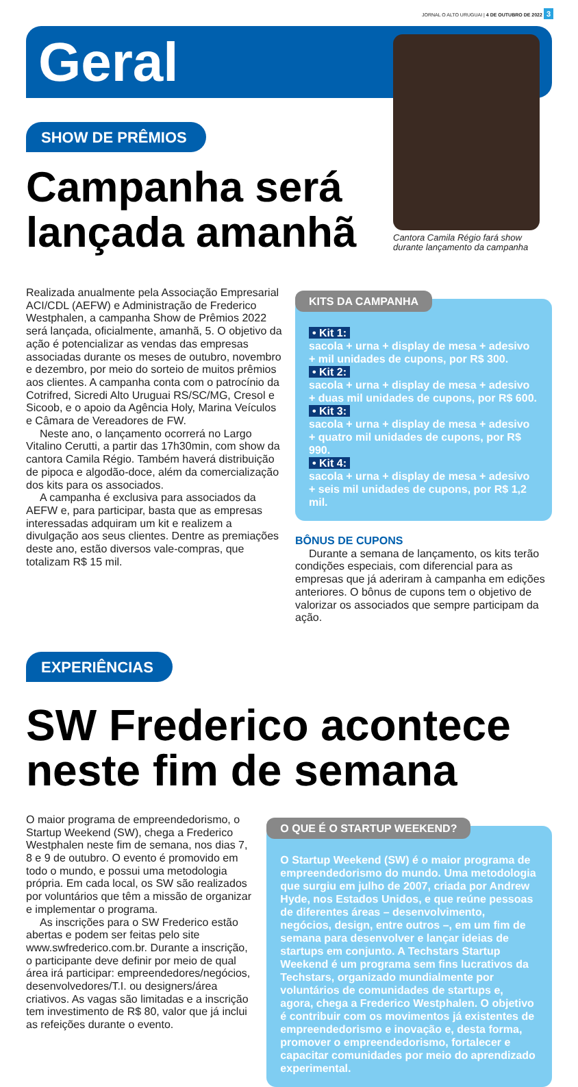JORNAL O ALTO URUGUAI | 4 DE OUTUBRO DE 2022 3
Geral
Cantora Camila Régio fará show durante lançamento da campanha
SHOW DE PRÊMIOS
Campanha será lançada amanhã
Realizada anualmente pela Associação Empresarial ACI/CDL (AEFW) e Administração de Frederico Westphalen, a campanha Show de Prêmios 2022 será lançada, oficialmente, amanhã, 5. O objetivo da ação é potencializar as vendas das empresas associadas durante os meses de outubro, novembro e dezembro, por meio do sorteio de muitos prêmios aos clientes. A campanha conta com o patrocínio da Cotrifred, Sicredi Alto Uruguai RS/SC/MG, Cresol e Sicoob, e o apoio da Agência Holy, Marina Veículos e Câmara de Vereadores de FW.
Neste ano, o lançamento ocorrerá no Largo Vitalino Cerutti, a partir das 17h30min, com show da cantora Camila Régio. Também haverá distribuição de pipoca e algodão-doce, além da comercialização dos kits para os associados.
A campanha é exclusiva para associados da AEFW e, para participar, basta que as empresas interessadas adquiram um kit e realizem a divulgação aos seus clientes. Dentre as premiações deste ano, estão diversos vale-compras, que totalizam R$ 15 mil.
KITS DA CAMPANHA
• Kit 1:
sacola + urna + display de mesa + adesivo + mil unidades de cupons, por R$ 300.
• Kit 2:
sacola + urna + display de mesa + adesivo + duas mil unidades de cupons, por R$ 600.
• Kit 3:
sacola + urna + display de mesa + adesivo + quatro mil unidades de cupons, por R$ 990.
• Kit 4:
sacola + urna + display de mesa + adesivo + seis mil unidades de cupons, por R$ 1,2 mil.
BÔNUS DE CUPONS
Durante a semana de lançamento, os kits terão condições especiais, com diferencial para as empresas que já aderiram à campanha em edições anteriores. O bônus de cupons tem o objetivo de valorizar os associados que sempre participam da ação.
EXPERIÊNCIAS
SW Frederico acontece neste fim de semana
O maior programa de empreendedorismo, o Startup Weekend (SW), chega a Frederico Westphalen neste fim de semana, nos dias 7, 8 e 9 de outubro. O evento é promovido em todo o mundo, e possui uma metodologia própria. Em cada local, os SW são realizados por voluntários que têm a missão de organizar e implementar o programa.
As inscrições para o SW Frederico estão abertas e podem ser feitas pelo site www.swfrederico.com.br. Durante a inscrição, o participante deve definir por meio de qual área irá participar: empreendedores/negócios, desenvolvedores/T.I. ou designers/área criativos. As vagas são limitadas e a inscrição tem investimento de R$ 80, valor que já inclui as refeições durante o evento.
O QUE É O STARTUP WEEKEND?
O Startup Weekend (SW) é o maior programa de empreendedorismo do mundo. Uma metodologia que surgiu em julho de 2007, criada por Andrew Hyde, nos Estados Unidos, e que reúne pessoas de diferentes áreas – desenvolvimento, negócios, design, entre outros –, em um fim de semana para desenvolver e lançar ideias de startups em conjunto. A Techstars Startup Weekend é um programa sem fins lucrativos da Techstars, organizado mundialmente por voluntários de comunidades de startups e, agora, chega a Frederico Westphalen. O objetivo é contribuir com os movimentos já existentes de empreendedorismo e inovação e, desta forma, promover o empreendedorismo, fortalecer e capacitar comunidades por meio do aprendizado experimental.